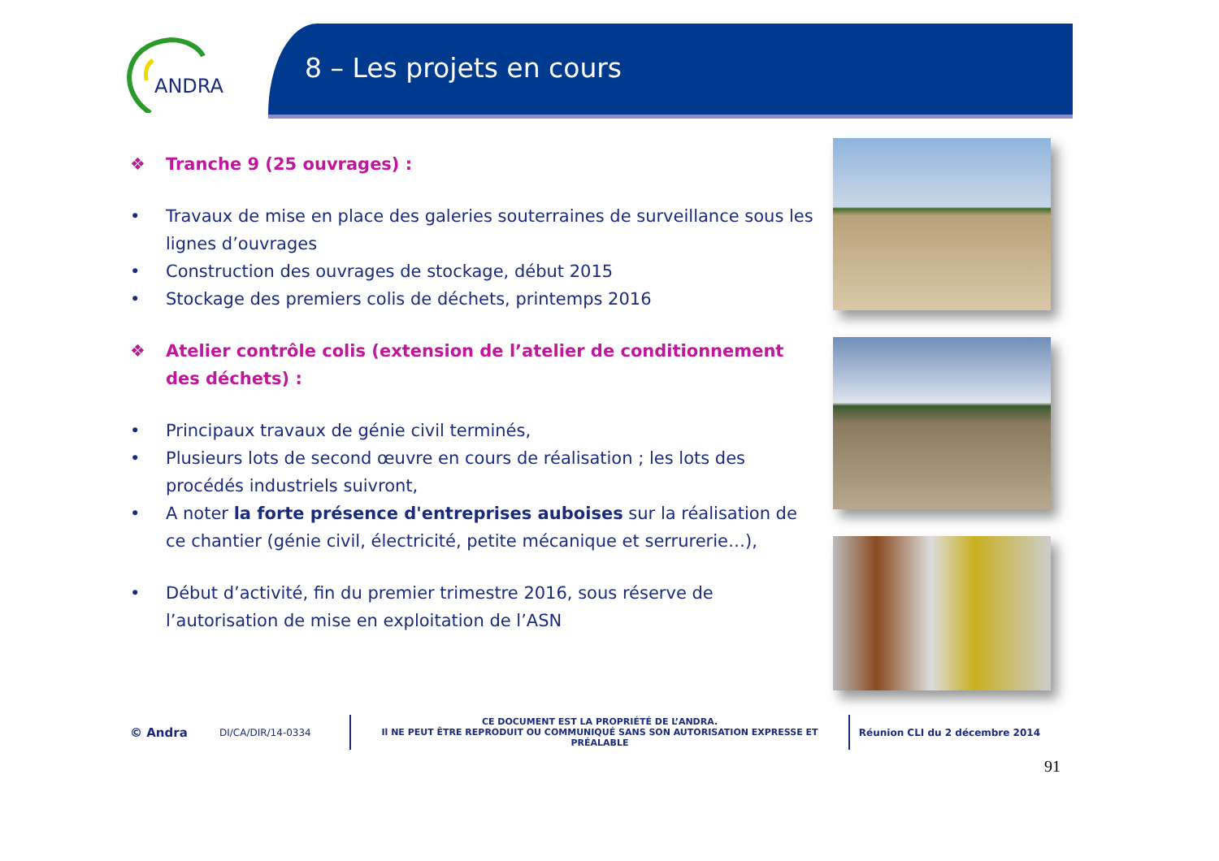ANDRA
8 – Les projets en cours
❖ Tranche 9 (25 ouvrages) :
• Travaux de mise en place des galeries souterraines de surveillance sous les lignes d’ouvrages
• Construction des ouvrages de stockage, début 2015
• Stockage des premiers colis de déchets, printemps 2016
❖ Atelier contrôle colis (extension de l’atelier de conditionnement des déchets) :
• Principaux travaux de génie civil terminés,
• Plusieurs lots de second œuvre en cours de réalisation ; les lots des procédés industriels suivront,
• A noter la forte présence d'entreprises auboises sur la réalisation de ce chantier (génie civil, électricité, petite mécanique et serrurerie…),
• Début d’activité, fin du premier trimestre 2016, sous réserve de l’autorisation de mise en exploitation de l’ASN
© Andra DI/CA/DIR/14-0334 CE DOCUMENT EST LA PROPRIÉTÉ DE L’ANDRA.
Il NE PEUT ÊTRE REPRODUIT OU COMMUNIQUÉ SANS SON AUTORISATION EXPRESSE ET PRÉALABLE Réunion CLI du 2 décembre 2014
91